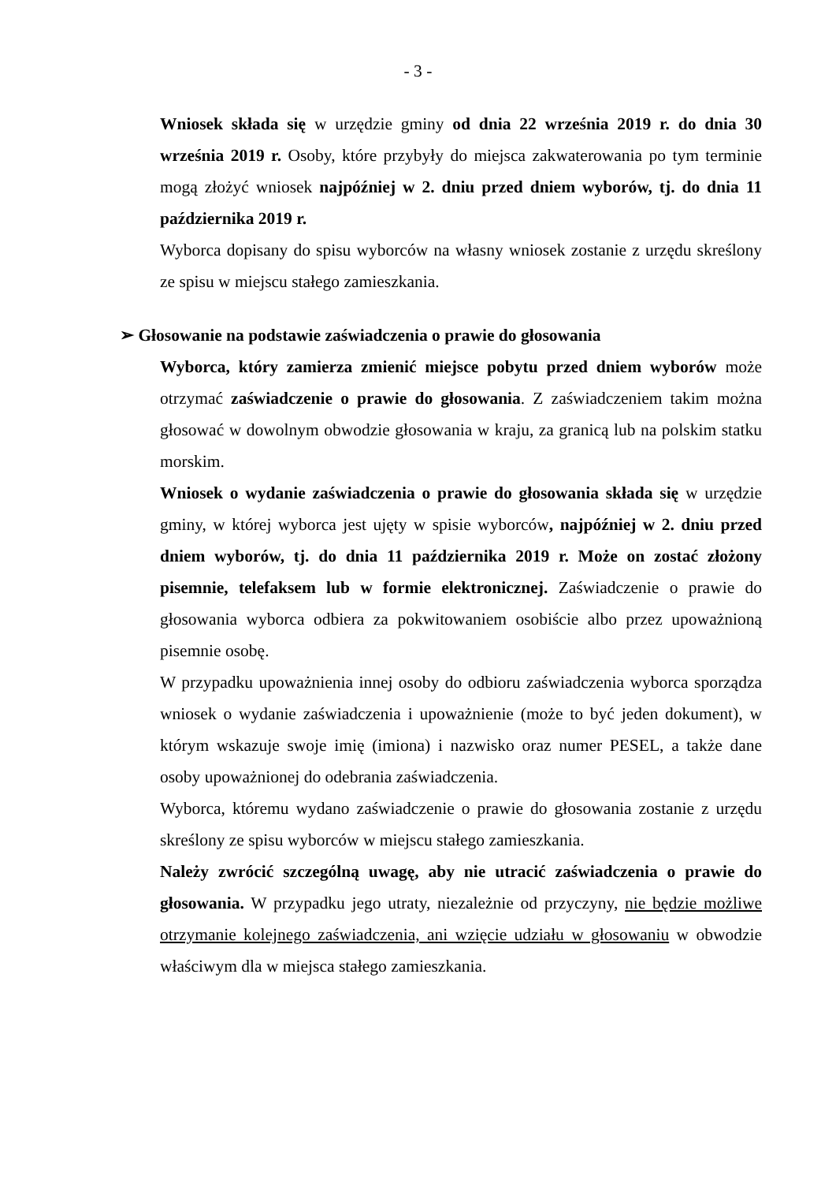- 3 -
Wniosek składa się w urzędzie gminy od dnia 22 września 2019 r. do dnia 30 września 2019 r. Osoby, które przybyły do miejsca zakwaterowania po tym terminie mogą złożyć wniosek najpóźniej w 2. dniu przed dniem wyborów, tj. do dnia 11 października 2019 r.
Wyborca dopisany do spisu wyborców na własny wniosek zostanie z urzędu skreślony ze spisu w miejscu stałego zamieszkania.
➢ Głosowanie na podstawie zaświadczenia o prawie do głosowania
Wyborca, który zamierza zmienić miejsce pobytu przed dniem wyborów może otrzymać zaświadczenie o prawie do głosowania. Z zaświadczeniem takim można głosować w dowolnym obwodzie głosowania w kraju, za granicą lub na polskim statku morskim.
Wniosek o wydanie zaświadczenia o prawie do głosowania składa się w urzędzie gminy, w której wyborca jest ujęty w spisie wyborców, najpóźniej w 2. dniu przed dniem wyborów, tj. do dnia 11 października 2019 r. Może on zostać złożony pisemnie, telefaksem lub w formie elektronicznej. Zaświadczenie o prawie do głosowania wyborca odbiera za pokwitowaniem osobiście albo przez upoważnioną pisemnie osobę.
W przypadku upoważnienia innej osoby do odbioru zaświadczenia wyborca sporządza wniosek o wydanie zaświadczenia i upoważnienie (może to być jeden dokument), w którym wskazuje swoje imię (imiona) i nazwisko oraz numer PESEL, a także dane osoby upoważnionej do odebrania zaświadczenia.
Wyborca, któremu wydano zaświadczenie o prawie do głosowania zostanie z urzędu skreślony ze spisu wyborców w miejscu stałego zamieszkania.
Należy zwrócić szczególną uwagę, aby nie utracić zaświadczenia o prawie do głosowania. W przypadku jego utraty, niezależnie od przyczyny, nie będzie możliwe otrzymanie kolejnego zaświadczenia, ani wzięcie udziału w głosowaniu w obwodzie właściwym dla w miejsca stałego zamieszkania.